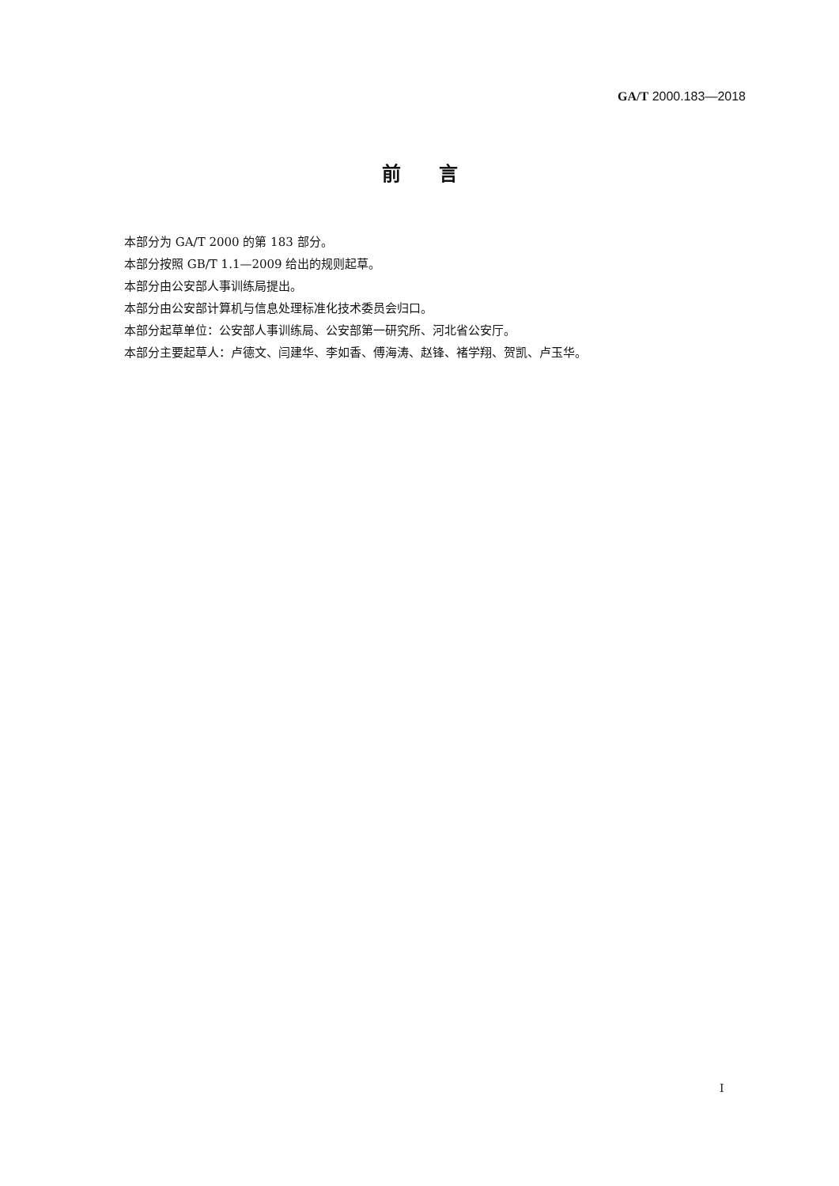GA/T 2000.183—2018
前　　言
本部分为 GA/T 2000 的第 183 部分。
本部分按照 GB/T 1.1—2009 给出的规则起草。
本部分由公安部人事训练局提出。
本部分由公安部计算机与信息处理标准化技术委员会归口。
本部分起草单位：公安部人事训练局、公安部第一研究所、河北省公安厅。
本部分主要起草人：卢德文、闫建华、李如香、傅海涛、赵锋、褚学翔、贺凯、卢玉华。
I